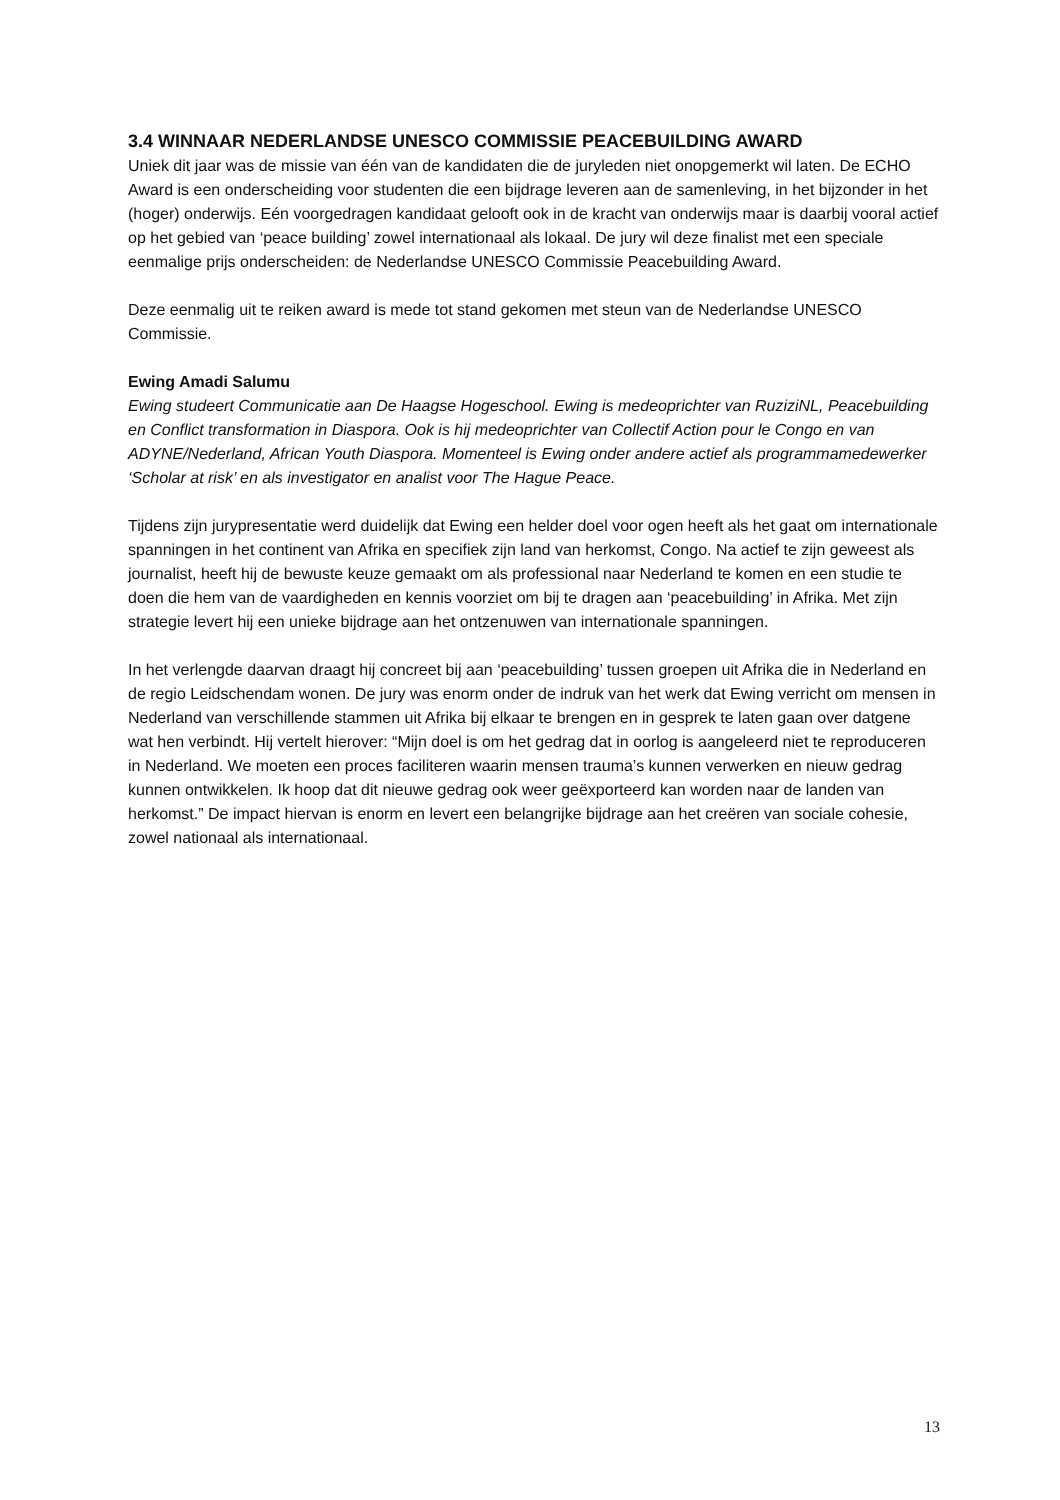3.4 WINNAAR NEDERLANDSE UNESCO COMMISSIE PEACEBUILDING AWARD
Uniek dit jaar was de missie van één van de kandidaten die de juryleden niet onopgemerkt wil laten. De ECHO Award is een onderscheiding voor studenten die een bijdrage leveren aan de samenleving, in het bijzonder in het (hoger) onderwijs. Eén voorgedragen kandidaat gelooft ook in de kracht van onderwijs maar is daarbij vooral actief op het gebied van ‘peace building’ zowel internationaal als lokaal. De jury wil deze finalist met een speciale eenmalige prijs onderscheiden: de Nederlandse UNESCO Commissie Peacebuilding Award.
Deze eenmalig uit te reiken award is mede tot stand gekomen met steun van de Nederlandse UNESCO Commissie.
Ewing Amadi Salumu
Ewing studeert Communicatie aan De Haagse Hogeschool. Ewing is medeoprichter van RuziziNL, Peacebuilding en Conflict transformation in Diaspora. Ook is hij medeoprichter van Collectif Action pour le Congo en van ADYNE/Nederland, African Youth Diaspora. Momenteel is Ewing onder andere actief als programmamedewerker ‘Scholar at risk’ en als investigator en analist voor The Hague Peace.
Tijdens zijn jurypresentatie werd duidelijk dat Ewing een helder doel voor ogen heeft als het gaat om internationale spanningen in het continent van Afrika en specifiek zijn land van herkomst, Congo. Na actief te zijn geweest als journalist, heeft hij de bewuste keuze gemaakt om als professional naar Nederland te komen en een studie te doen die hem van de vaardigheden en kennis voorziet om bij te dragen aan ‘peacebuilding’ in Afrika. Met zijn strategie levert hij een unieke bijdrage aan het ontzenuwen van internationale spanningen.
In het verlengde daarvan draagt hij concreet bij aan ‘peacebuilding’ tussen groepen uit Afrika die in Nederland en de regio Leidschendam wonen. De jury was enorm onder de indruk van het werk dat Ewing verricht om mensen in Nederland van verschillende stammen uit Afrika bij elkaar te brengen en in gesprek te laten gaan over datgene wat hen verbindt. Hij vertelt hierover: “Mijn doel is om het gedrag dat in oorlog is aangeleerd niet te reproduceren in Nederland. We moeten een proces faciliteren waarin mensen trauma’s kunnen verwerken en nieuw gedrag kunnen ontwikkelen. Ik hoop dat dit nieuwe gedrag ook weer geëxporteerd kan worden naar de landen van herkomst.” De impact hiervan is enorm en levert een belangrijke bijdrage aan het creëren van sociale cohesie, zowel nationaal als internationaal.
13